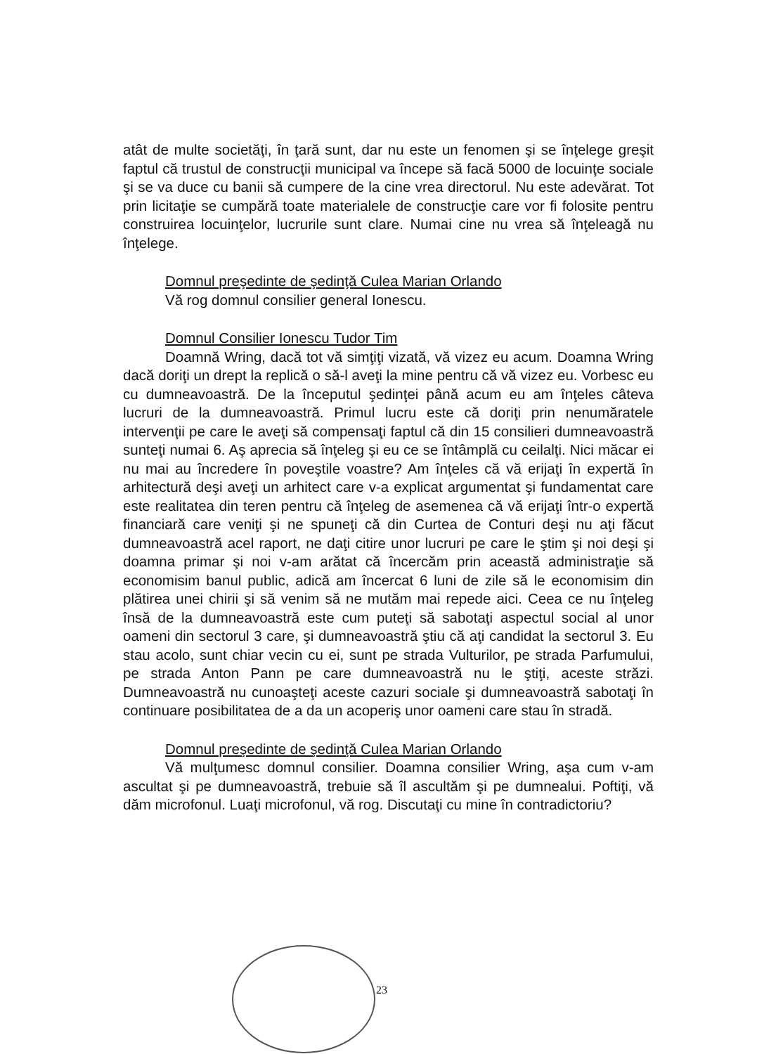atât de multe societăţi, în ţară sunt, dar nu este un fenomen şi se înţelege greşit faptul că trustul de construcţii municipal va începe să facă 5000 de locuinţe sociale şi se va duce cu banii să cumpere de la cine vrea directorul. Nu este adevărat. Tot prin licitaţie se cumpără toate materialele de construcţie care vor fi folosite pentru construirea locuinţelor, lucrurile sunt clare. Numai cine nu vrea să înţeleagă nu înţelege.
Domnul preşedinte de şedinţă Culea Marian Orlando
Vă rog domnul consilier general Ionescu.
Domnul Consilier Ionescu Tudor Tim
Doamnă Wring, dacă tot vă simţiţi vizată, vă vizez eu acum. Doamna Wring dacă doriţi un drept la replică o să-l aveţi la mine pentru că vă vizez eu. Vorbesc eu cu dumneavoastră. De la începutul şedinţei până acum eu am înţeles câteva lucruri de la dumneavoastră. Primul lucru este că doriţi prin nenumăratele intervenţii pe care le aveţi să compensaţi faptul că din 15 consilieri dumneavoastră sunteţi numai 6. Aş aprecia să înţeleg şi eu ce se întâmplă cu ceilalţi. Nici măcar ei nu mai au încredere în poveştile voastre? Am înţeles că vă erijaţi în expertă în arhitectură deşi aveţi un arhitect care v-a explicat argumentat şi fundamentat care este realitatea din teren pentru că înţeleg de asemenea că vă erijaţi într-o expertă financiară care veniţi şi ne spuneţi că din Curtea de Conturi deşi nu aţi făcut dumneavoastră acel raport, ne daţi citire unor lucruri pe care le ştim şi noi deşi şi doamna primar şi noi v-am arătat că încercăm prin această administraţie să economisim banul public, adică am încercat 6 luni de zile să le economisim din plătirea unei chirii şi să venim să ne mutăm mai repede aici. Ceea ce nu înţeleg însă de la dumneavoastră este cum puteţi să sabotaţi aspectul social al unor oameni din sectorul 3 care, şi dumneavoastră ştiu că aţi candidat la sectorul 3. Eu stau acolo, sunt chiar vecin cu ei, sunt pe strada Vulturilor, pe strada Parfumului, pe strada Anton Pann pe care dumneavoastră nu le ştiţi, aceste străzi. Dumneavoastră nu cunoaşteţi aceste cazuri sociale şi dumneavoastră sabotaţi în continuare posibilitatea de a da un acoperiş unor oameni care stau în stradă.
Domnul preşedinte de şedinţă Culea Marian Orlando
Vă mulţumesc domnul consilier. Doamna consilier Wring, aşa cum v-am ascultat şi pe dumneavoastră, trebuie să îl ascultăm şi pe dumnealui. Poftiţi, vă dăm microfonul. Luaţi microfonul, vă rog. Discutaţi cu mine în contradictoriu?
23